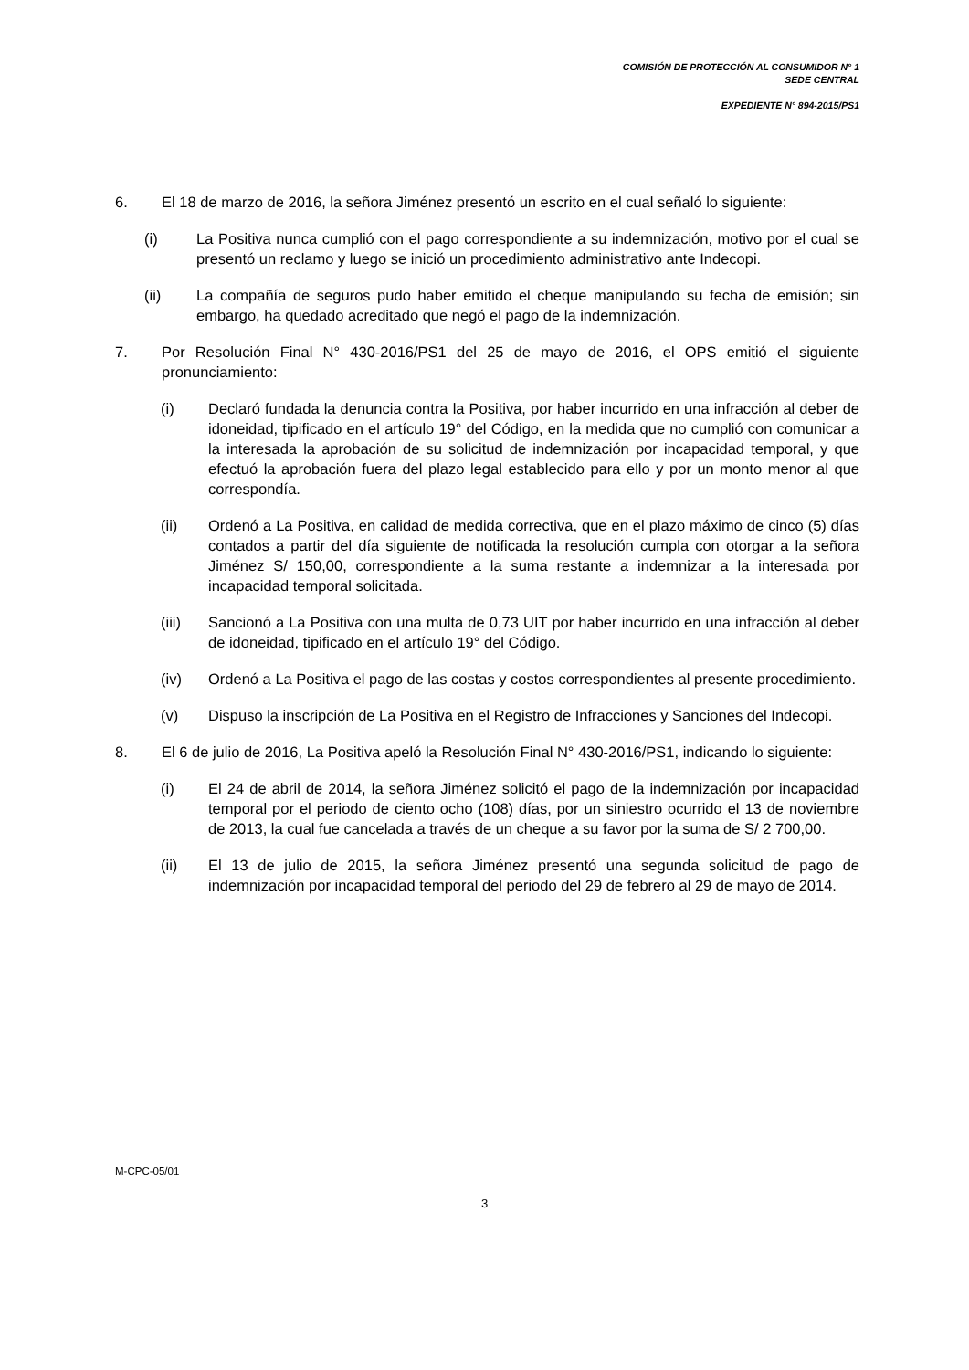COMISIÓN DE PROTECCIÓN AL CONSUMIDOR N° 1
SEDE CENTRAL
EXPEDIENTE N° 894-2015/PS1
6. El 18 de marzo de 2016, la señora Jiménez presentó un escrito en el cual señaló lo siguiente:
(i) La Positiva nunca cumplió con el pago correspondiente a su indemnización, motivo por el cual se presentó un reclamo y luego se inició un procedimiento administrativo ante Indecopi.
(ii) La compañía de seguros pudo haber emitido el cheque manipulando su fecha de emisión; sin embargo, ha quedado acreditado que negó el pago de la indemnización.
7. Por Resolución Final N° 430-2016/PS1 del 25 de mayo de 2016, el OPS emitió el siguiente pronunciamiento:
(i) Declaró fundada la denuncia contra la Positiva, por haber incurrido en una infracción al deber de idoneidad, tipificado en el artículo 19° del Código, en la medida que no cumplió con comunicar a la interesada la aprobación de su solicitud de indemnización por incapacidad temporal, y que efectuó la aprobación fuera del plazo legal establecido para ello y por un monto menor al que correspondía.
(ii) Ordenó a La Positiva, en calidad de medida correctiva, que en el plazo máximo de cinco (5) días contados a partir del día siguiente de notificada la resolución cumpla con otorgar a la señora Jiménez S/ 150,00, correspondiente a la suma restante a indemnizar a la interesada por incapacidad temporal solicitada.
(iii) Sancionó a La Positiva con una multa de 0,73 UIT por haber incurrido en una infracción al deber de idoneidad, tipificado en el artículo 19° del Código.
(iv) Ordenó a La Positiva el pago de las costas y costos correspondientes al presente procedimiento.
(v) Dispuso la inscripción de La Positiva en el Registro de Infracciones y Sanciones del Indecopi.
8. El 6 de julio de 2016, La Positiva apeló la Resolución Final N° 430-2016/PS1, indicando lo siguiente:
(i) El 24 de abril de 2014, la señora Jiménez solicitó el pago de la indemnización por incapacidad temporal por el periodo de ciento ocho (108) días, por un siniestro ocurrido el 13 de noviembre de 2013, la cual fue cancelada a través de un cheque a su favor por la suma de S/ 2 700,00.
(ii) El 13 de julio de 2015, la señora Jiménez presentó una segunda solicitud de pago de indemnización por incapacidad temporal del periodo del 29 de febrero al 29 de mayo de 2014.
M-CPC-05/01
3